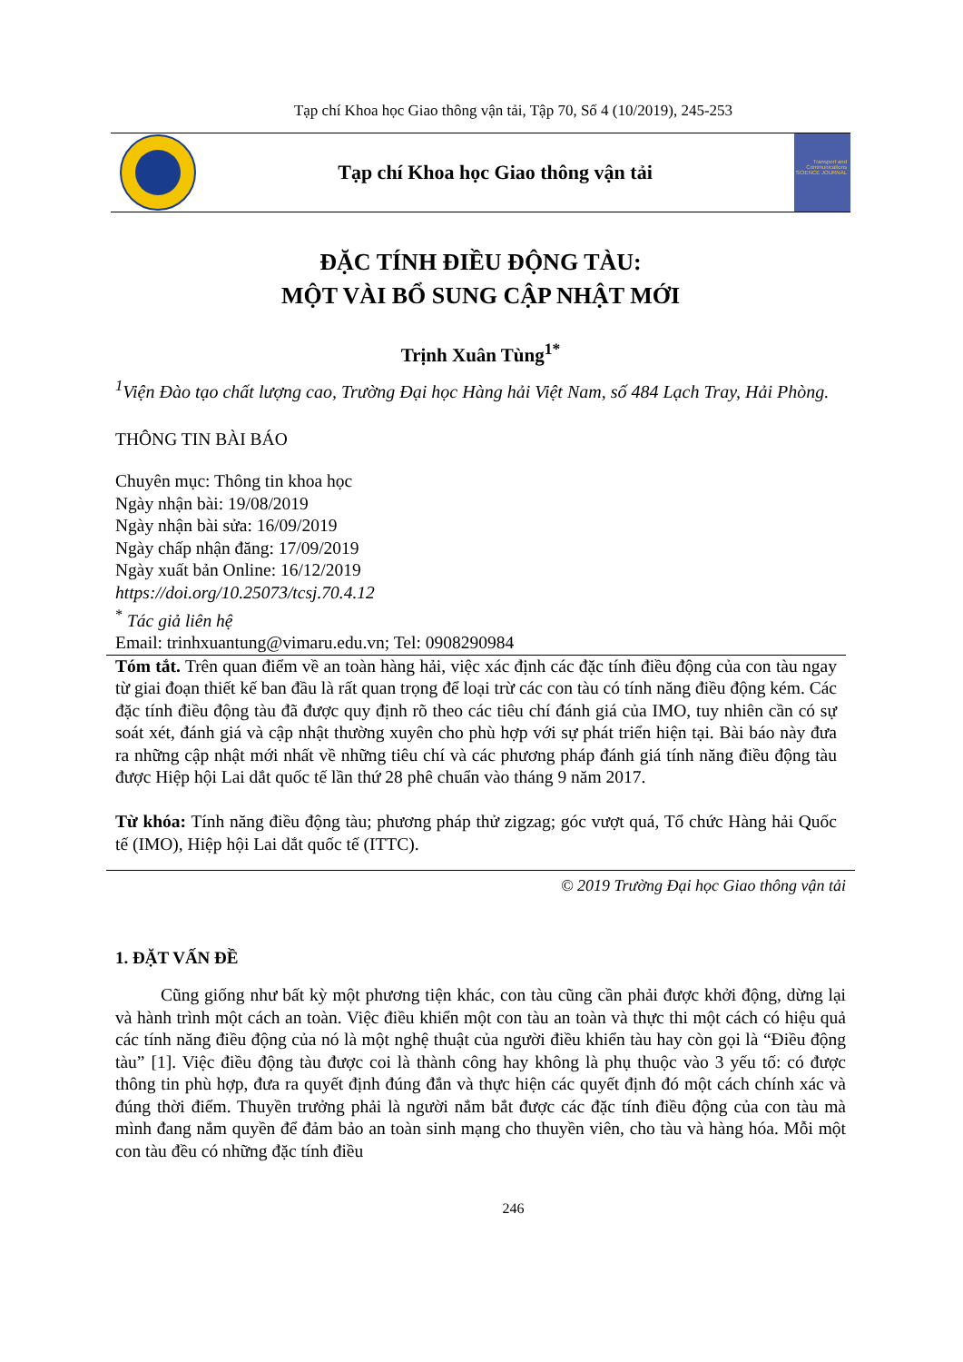Tạp chí Khoa học Giao thông vận tải, Tập 70, Số 4 (10/2019), 245-253
Tạp chí Khoa học Giao thông vận tải
Transport and Communications SCIENCE JOURNAL
ĐẶC TÍNH ĐIỀU ĐỘNG TÀU:
MỘT VÀI BỔ SUNG CẬP NHẬT MỚI
Trịnh Xuân Tùng<sup>1*</sup>
<sup>1</sup> Viện Đào tạo chất lượng cao, Trường Đại học Hàng hải Việt Nam, số 484 Lạch Tray, Hải Phòng.
THÔNG TIN BÀI BÁO
Chuyên mục: Thông tin khoa học
Ngày nhận bài: 19/08/2019
Ngày nhận bài sửa: 16/09/2019
Ngày chấp nhận đăng: 17/09/2019
Ngày xuất bản Online: 16/12/2019
https://doi.org/10.25073/tcsj.70.4.12
<sup>*</sup> Tác giả liên hệ
Email: trinhxuantung@vimaru.edu.vn; Tel: 0908290984
Tóm tắt. Trên quan điểm về an toàn hàng hải, việc xác định các đặc tính điều động của con tàu ngay từ giai đoạn thiết kế ban đầu là rất quan trọng để loại trừ các con tàu có tính năng điều động kém. Các đặc tính điều động tàu đã được quy định rõ theo các tiêu chí đánh giá của IMO, tuy nhiên cần có sự soát xét, đánh giá và cập nhật thường xuyên cho phù hợp với sự phát triển hiện tại. Bài báo này đưa ra những cập nhật mới nhất về những tiêu chí và các phương pháp đánh giá tính năng điều động tàu được Hiệp hội Lai dắt quốc tế lần thứ 28 phê chuẩn vào tháng 9 năm 2017.
Từ khóa: Tính năng điều động tàu; phương pháp thử zigzag; góc vượt quá, Tổ chức Hàng hải Quốc tế (IMO), Hiệp hội Lai dắt quốc tế (ITTC).
© 2019 Trường Đại học Giao thông vận tải
1. ĐẶT VẤN ĐỀ
Cũng giống như bất kỳ một phương tiện khác, con tàu cũng cần phải được khởi động, dừng lại và hành trình một cách an toàn. Việc điều khiển một con tàu an toàn và thực thi một cách có hiệu quả các tính năng điều động của nó là một nghệ thuật của người điều khiển tàu hay còn gọi là “Điều động tàu” [1]. Việc điều động tàu được coi là thành công hay không là phụ thuộc vào 3 yếu tố: có được thông tin phù hợp, đưa ra quyết định đúng đắn và thực hiện các quyết định đó một cách chính xác và đúng thời điểm. Thuyền trưởng phải là người nắm bắt được các đặc tính điều động của con tàu mà mình đang nắm quyền để đảm bảo an toàn sinh mạng cho thuyền viên, cho tàu và hàng hóa. Mỗi một con tàu đều có những đặc tính điều
246